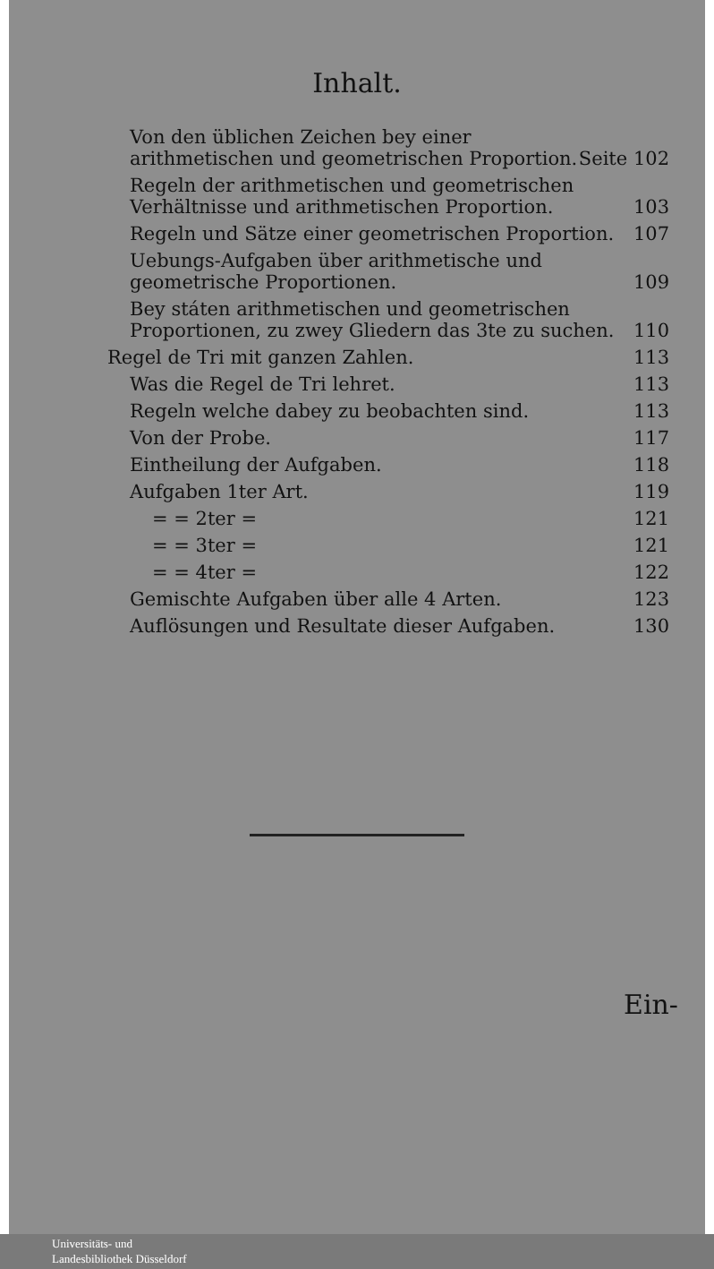Inhalt.
Von den üblichen Zeichen bey einer arithmetischen und geometrischen Proportion. Seite 102
Regeln der arithmetischen und geometrischen Verhältnisse und arithmetischen Proportion. 103
Regeln und Sätze einer geometrischen Proportion. 107
Uebungs-Aufgaben über arithmetische und geometrische Proportionen. 109
Bey státen arithmetischen und geometrischen Proportionen, zu zwey Gliedern das 3te zu suchen. 110
Regel de Tri mit ganzen Zahlen. 113
Was die Regel de Tri lehret. 113
Regeln welche dabey zu beobachten sind. 113
Von der Probe. 117
Eintheilung der Aufgaben. 118
Aufgaben 1ter Art. 119
= = 2ter = 121
= = 3ter = 121
= = 4ter = 122
Gemischte Aufgaben über alle 4 Arten. 123
Auflösungen und Resultate dieser Aufgaben. 130
Ein-
Universitäts- und
Landesbibliothek Düsseldorf